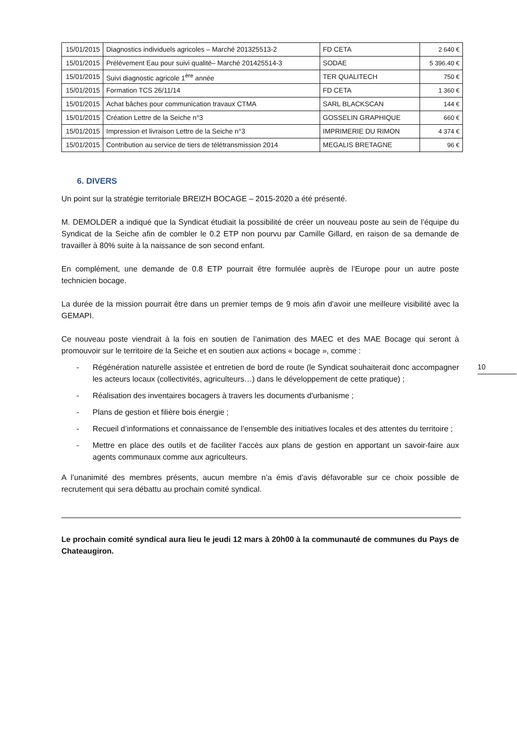| 15/01/2015 | Diagnostics individuels agricoles – Marché 201325513-2 | FD CETA | 2 640 € |
| 15/01/2015 | Prélèvement Eau pour suivi qualité– Marché 201425514-3 | SODAE | 5 396.40 € |
| 15/01/2015 | Suivi diagnostic agricole 1<sup>ère</sup> année | TER QUALITECH | 750 € |
| 15/01/2015 | Formation TCS 26/11/14 | FD CETA | 1 360 € |
| 15/01/2015 | Achat bâches pour communication travaux CTMA | SARL BLACKSCAN | 144 € |
| 15/01/2015 | Création Lettre de la Seiche n°3 | GOSSELIN GRAPHIQUE | 660 € |
| 15/01/2015 | Impression et livraison Lettre de la Seiche n°3 | IMPRIMERIE DU RIMON | 4 374 € |
| 15/01/2015 | Contribution au service de tiers de télétransmission 2014 | MEGALIS BRETAGNE | 96 € |
6. DIVERS
Un point sur la stratégie territoriale BREIZH BOCAGE – 2015-2020 a été présenté.
M. DEMOLDER a indiqué que la Syndicat étudiait la possibilité de créer un nouveau poste au sein de l’équipe du Syndicat de la Seiche afin de combler le 0.2 ETP non pourvu par Camille Gillard, en raison de sa demande de travailler à 80% suite à la naissance de son second enfant.
En complément, une demande de 0.8 ETP pourrait être formulée auprès de l’Europe pour un autre poste technicien bocage.
La durée de la mission pourrait être dans un premier temps de 9 mois afin d’avoir une meilleure visibilité avec la GEMAPI.
Ce nouveau poste viendrait à la fois en soutien de l’animation des MAEC et des MAE Bocage qui seront à promouvoir sur le territoire de la Seiche et en soutien aux actions « bocage », comme :
- Régénération naturelle assistée et entretien de bord de route (le Syndicat souhaiterait donc accompagner les acteurs locaux (collectivités, agriculteurs…) dans le développement de cette pratique) ;
- Réalisation des inventaires bocagers à travers les documents d'urbanisme ;
- Plans de gestion et filière bois énergie ;
- Recueil d’informations et connaissance de l’ensemble des initiatives locales et des attentes du territoire ;
- Mettre en place des outils et de faciliter l'accès aux plans de gestion en apportant un savoir-faire aux agents communaux comme aux agriculteurs.
A l’unanimité des membres présents, aucun membre n’a émis d’avis défavorable sur ce choix possible de recrutement qui sera débattu au prochain comité syndical.
Le prochain comité syndical aura lieu le jeudi 12 mars à 20h00 à la communauté de communes du Pays de Chateaugiron.
10